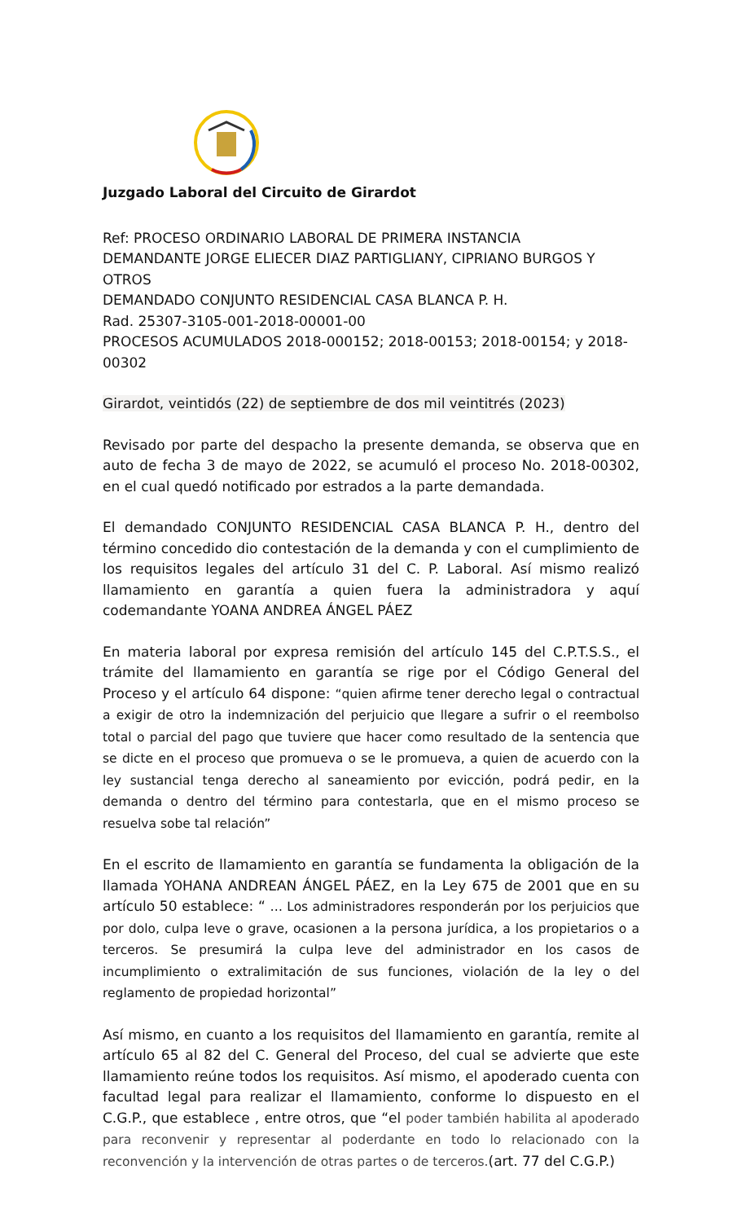Juzgado Laboral del Circuito de Girardot
Ref: PROCESO ORDINARIO LABORAL DE PRIMERA INSTANCIA
DEMANDANTE JORGE ELIECER DIAZ PARTIGLIANY, CIPRIANO BURGOS Y OTROS
DEMANDADO CONJUNTO RESIDENCIAL CASA BLANCA P. H.
Rad. 25307-3105-001-2018-00001-00
PROCESOS ACUMULADOS 2018-000152; 2018-00153; 2018-00154; y 2018-00302
Girardot, veintidós (22) de septiembre de dos mil veintitrés (2023)
Revisado por parte del despacho la presente demanda, se observa que en auto de fecha 3 de mayo de 2022, se acumuló el proceso No. 2018-00302, en el cual quedó notificado por estrados a la parte demandada.
El demandado CONJUNTO RESIDENCIAL CASA BLANCA P. H., dentro del término concedido dio contestación de la demanda y con el cumplimiento de los requisitos legales del artículo 31 del C. P. Laboral. Así mismo realizó llamamiento en garantía a quien fuera la administradora y aquí codemandante YOANA ANDREA ÁNGEL PÁEZ
En materia laboral por expresa remisión del artículo 145 del C.P.T.S.S., el trámite del llamamiento en garantía se rige por el Código General del Proceso y el artículo 64 dispone: “quien afirme tener derecho legal o contractual a exigir de otro la indemnización del perjuicio que llegare a sufrir o el reembolso total o parcial del pago que tuviere que hacer como resultado de la sentencia que se dicte en el proceso que promueva o se le promueva, a quien de acuerdo con la ley sustancial tenga derecho al saneamiento por evicción, podrá pedir, en la demanda o dentro del término para contestarla, que en el mismo proceso se resuelva sobe tal relación”
En el escrito de llamamiento en garantía se fundamenta la obligación de la llamada YOHANA ANDREAN ÁNGEL PÁEZ, en la Ley 675 de 2001 que en su artículo 50 establece: “ … Los administradores responderán por los perjuicios que por dolo, culpa leve o grave, ocasionen a la persona jurídica, a los propietarios o a terceros. Se presumirá la culpa leve del administrador en los casos de incumplimiento o extralimitación de sus funciones, violación de la ley o del reglamento de propiedad horizontal”
Así mismo, en cuanto a los requisitos del llamamiento en garantía, remite al artículo 65 al 82 del C. General del Proceso, del cual se advierte que este llamamiento reúne todos los requisitos. Así mismo, el apoderado cuenta con facultad legal para realizar el llamamiento, conforme lo dispuesto en el C.G.P., que establece , entre otros, que “el poder también habilita al apoderado para reconvenir y representar al poderdante en todo lo relacionado con la reconvención y la intervención de otras partes o de terceros.(art. 77 del C.G.P.)